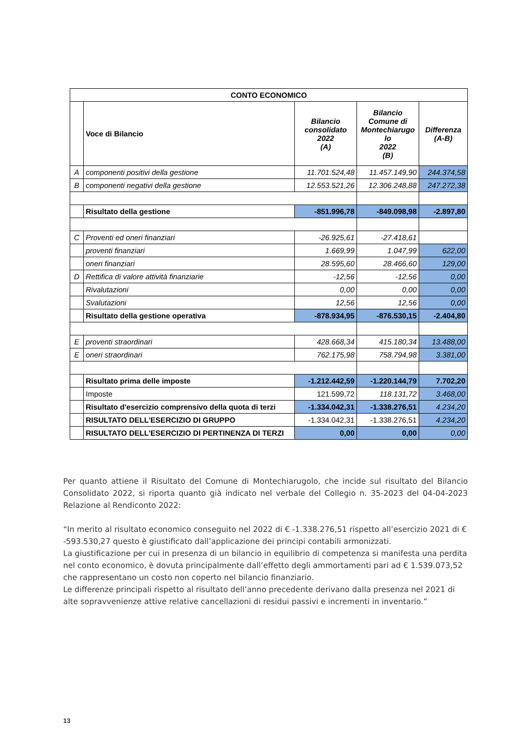| CONTO ECONOMICO | | | | |
| --- | --- | --- | --- | --- |
| | Voce di Bilancio | Bilancio consolidato 2022 (A) | Bilancio Comune di Montechiarugo lo 2022 (B) | Differenza (A-B) |
| A | componenti positivi della gestione | 11.701.524,48 | 11.457.149,90 | 244.374,58 |
| B | componenti negativi della gestione | 12.553.521,26 | 12.306.248,88 | 247.272,38 |
| | Risultato della gestione | -851.996,78 | -849.098,98 | -2.897,80 |
| C | Proventi ed oneri finanziari | -26.925,61 | -27.418,61 | |
| | proventi finanziari | 1.669,99 | 1.047,99 | 622,00 |
| | oneri finanziari | 28.595,60 | 28.466,60 | 129,00 |
| D | Rettifica di valore attività finanziarie | -12,56 | -12,56 | 0,00 |
| | Rivalutazioni | 0,00 | 0,00 | 0,00 |
| | Svalutazioni | 12,56 | 12,56 | 0,00 |
| | Risultato della gestione operativa | -878.934,95 | -876.530,15 | -2.404,80 |
| E | proventi straordinari | 428.668,34 | 415.180,34 | 13.488,00 |
| E | oneri straordinari | 762.175,98 | 758.794,98 | 3.381,00 |
| | Risultato prima delle imposte | -1.212.442,59 | -1.220.144,79 | 7.702,20 |
| | Imposte | 121.599,72 | 118.131,72 | 3.468,00 |
| | Risultato d'esercizio comprensivo della quota di terzi | -1.334.042,31 | -1.338.276,51 | 4.234,20 |
| | RISULTATO DELL'ESERCIZIO DI GRUPPO | -1.334.042,31 | -1.338.276,51 | 4.234,20 |
| | RISULTATO DELL'ESERCIZIO DI PERTINENZA DI TERZI | 0,00 | 0,00 | 0,00 |
Per quanto attiene il Risultato del Comune di Montechiarugolo, che incide sul risultato del Bilancio Consolidato 2022, si riporta quanto già indicato nel verbale del Collegio n. 35-2023 del 04-04-2023 Relazione al Rendiconto 2022:
“In merito al risultato economico conseguito nel 2022 di € -1.338.276,51 rispetto all’esercizio 2021 di € -593.530,27 questo è giustificato dall’applicazione dei principi contabili armonizzati.
La giustificazione per cui in presenza di un bilancio in equilibrio di competenza si manifesta una perdita nel conto economico, è dovuta principalmente dall’effetto degli ammortamenti pari ad € 1.539.073,52 che rappresentano un costo non coperto nel bilancio finanziario.
Le differenze principali rispetto al risultato dell’anno precedente derivano dalla presenza nel 2021 di alte sopravvenienze attive relative cancellazioni di residui passivi e incrementi in inventario.”
13